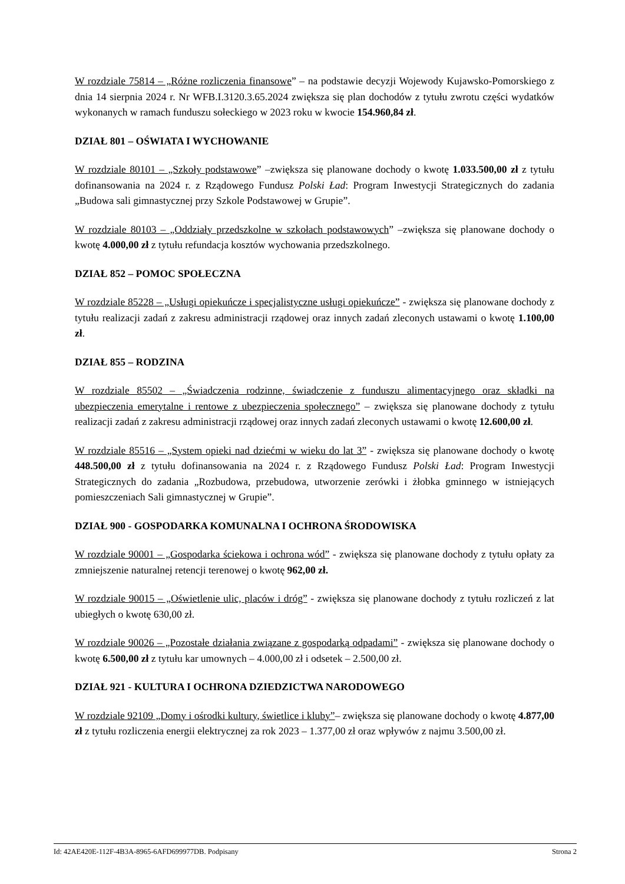W rozdziale 75814 – „Różne rozliczenia finansowe” – na podstawie decyzji Wojewody Kujawsko-Pomorskiego z dnia 14 sierpnia 2024 r. Nr WFB.I.3120.3.65.2024 zwiększa się plan dochodów z tytułu zwrotu części wydatków wykonanych w ramach funduszu sołeckiego w 2023 roku w kwocie 154.960,84 zł.
DZIAŁ 801 – OŚWIATA I WYCHOWANIE
W rozdziale 80101 – „Szkoły podstawowe” –zwiększa się planowane dochody o kwotę 1.033.500,00 zł z tytułu dofinansowania na 2024 r. z Rządowego Fundusz Polski Ład: Program Inwestycji Strategicznych do zadania „Budowa sali gimnastycznej przy Szkole Podstawowej w Grupie”.
W rozdziale 80103 – „Oddziały przedszkolne w szkołach podstawowych” –zwiększa się planowane dochody o kwotę 4.000,00 zł z tytułu refundacja kosztów wychowania przedszkolnego.
DZIAŁ 852 – POMOC SPOŁECZNA
W rozdziale 85228 – „Usługi opiekuńcze i specjalistyczne usługi opiekuńcze” - zwiększa się planowane dochody z tytułu realizacji zadań z zakresu administracji rządowej oraz innych zadań zleconych ustawami o kwotę 1.100,00 zł.
DZIAŁ 855 – RODZINA
W rozdziale 85502 – „Świadczenia rodzinne, świadczenie z funduszu alimentacyjnego oraz składki na ubezpieczenia emerytalne i rentowe z ubezpieczenia społecznego” – zwiększa się planowane dochody z tytułu realizacji zadań z zakresu administracji rządowej oraz innych zadań zleconych ustawami o kwotę 12.600,00 zł.
W rozdziale 85516 – „System opieki nad dziećmi w wieku do lat 3” - zwiększa się planowane dochody o kwotę 448.500,00 zł z tytułu dofinansowania na 2024 r. z Rządowego Fundusz Polski Ład: Program Inwestycji Strategicznych do zadania „Rozbudowa, przebudowa, utworzenie zerówki i żłobka gminnego w istniejących pomieszczeniach Sali gimnastycznej w Grupie”.
DZIAŁ 900 - GOSPODARKA KOMUNALNA I OCHRONA ŚRODOWISKA
W rozdziale 90001 – „Gospodarka ściekowa i ochrona wód” - zwiększa się planowane dochody z tytułu opłaty za zmniejszenie naturalnej retencji terenowej o kwotę 962,00 zł.
W rozdziale 90015 – „Oświetlenie ulic, placów i dróg” - zwiększa się planowane dochody z tytułu rozliczeń z lat ubiegłych o kwotę 630,00 zł.
W rozdziale 90026 – „Pozostałe działania związane z gospodarką odpadami” - zwiększa się planowane dochody o kwotę 6.500,00 zł z tytułu kar umownych – 4.000,00 zł i odsetek – 2.500,00 zł.
DZIAŁ 921 - KULTURA I OCHRONA DZIEDZICTWA NARODOWEGO
W rozdziale 92109 „Domy i ośrodki kultury, świetlice i kluby”– zwiększa się planowane dochody o kwotę 4.877,00 zł z tytułu rozliczenia energii elektrycznej za rok 2023 – 1.377,00 zł oraz wpływów z najmu 3.500,00 zł.
Id: 42AE420E-112F-4B3A-8965-6AFD699977DB. Podpisany Strona 2